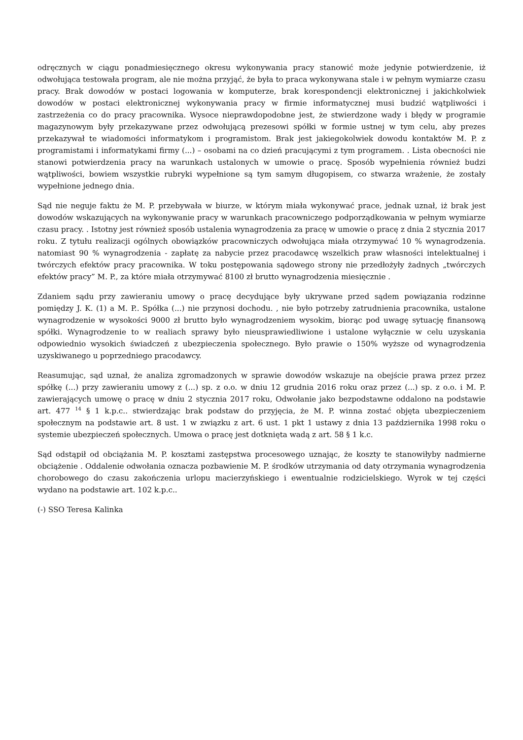odręcznych w ciągu ponadmiesięcznego okresu wykonywania pracy stanowić może jedynie potwierdzenie, iż odwołująca testowała program, ale nie można przyjąć, że była to praca wykonywana stale i w pełnym wymiarze czasu pracy. Brak dowodów w postaci logowania w komputerze, brak korespondencji elektronicznej i jakichkolwiek dowodów w postaci elektronicznej wykonywania pracy w firmie informatycznej musi budzić wątpliwości i zastrzeżenia co do pracy pracownika. Wysoce nieprawdopodobne jest, że stwierdzone wady i błędy w programie magazynowym były przekazywane przez odwołującą prezesowi spółki w formie ustnej w tym celu, aby prezes przekazywał te wiadomości informatykom i programistom. Brak jest jakiegokolwiek dowodu kontaktów M. P. z programistami i informatykami firmy (...) – osobami na co dzień pracującymi z tym programem. . Lista obecności nie stanowi potwierdzenia pracy na warunkach ustalonych w umowie o pracę. Sposób wypełnienia również budzi wątpliwości, bowiem wszystkie rubryki wypełnione są tym samym długopisem, co stwarza wrażenie, że zostały wypełnione jednego dnia.
Sąd nie neguje faktu że M. P. przebywała w biurze, w którym miała wykonywać prace, jednak uznał, iż brak jest dowodów wskazujących na wykonywanie pracy w warunkach pracowniczego podporządkowania w pełnym wymiarze czasu pracy. . Istotny jest również sposób ustalenia wynagrodzenia za pracę w umowie o pracę z dnia 2 stycznia 2017 roku. Z tytułu realizacji ogólnych obowiązków pracowniczych odwołująca miała otrzymywać 10 % wynagrodzenia. natomiast 90 % wynagrodzenia - zapłatę za nabycie przez pracodawcę wszelkich praw własności intelektualnej i twórczych efektów pracy pracownika. W toku postępowania sądowego strony nie przedłożyły żadnych „twórczych efektów pracy” M. P., za które miała otrzymywać 8100 zł brutto wynagrodzenia miesięcznie .
Zdaniem sądu przy zawieraniu umowy o pracę decydujące były ukrywane przed sądem powiązania rodzinne pomiędzy J. K. (1) a M. P.. Spółka (...) nie przynosi dochodu. , nie było potrzeby zatrudnienia pracownika, ustalone wynagrodzenie w wysokości 9000 zł brutto było wynagrodzeniem wysokim, biorąc pod uwagę sytuację finansową spółki. Wynagrodzenie to w realiach sprawy było nieusprawiedliwione i ustalone wyłącznie w celu uzyskania odpowiednio wysokich świadczeń z ubezpieczenia społecznego. Było prawie o 150% wyższe od wynagrodzenia uzyskiwanego u poprzedniego pracodawcy.
Reasumując, sąd uznał, że analiza zgromadzonych w sprawie dowodów wskazuje na obejście prawa przez przez spółkę (...) przy zawieraniu umowy z (...) sp. z o.o. w dniu 12 grudnia 2016 roku oraz przez (...) sp. z o.o. i M. P. zawierających umowę o pracę w dniu 2 stycznia 2017 roku, Odwołanie jako bezpodstawne oddalono na podstawie art. 477 <sup>14</sup> § 1 k.p.c.. stwierdzając brak podstaw do przyjęcia, że M. P. winna zostać objęta ubezpieczeniem społecznym na podstawie art. 8 ust. 1 w związku z art. 6 ust. 1 pkt 1 ustawy z dnia 13 października 1998 roku o systemie ubezpieczeń społecznych. Umowa o pracę jest dotknięta wadą z art. 58 § 1 k.c.
Sąd odstąpił od obciążania M. P. kosztami zastępstwa procesowego uznając, że koszty te stanowiłyby nadmierne obciążenie . Oddalenie odwołania oznacza pozbawienie M. P. środków utrzymania od daty otrzymania wynagrodzenia chorobowego do czasu zakończenia urlopu macierzyńskiego i ewentualnie rodzicielskiego. Wyrok w tej części wydano na podstawie art. 102 k.p.c..
(-) SSO Teresa Kalinka